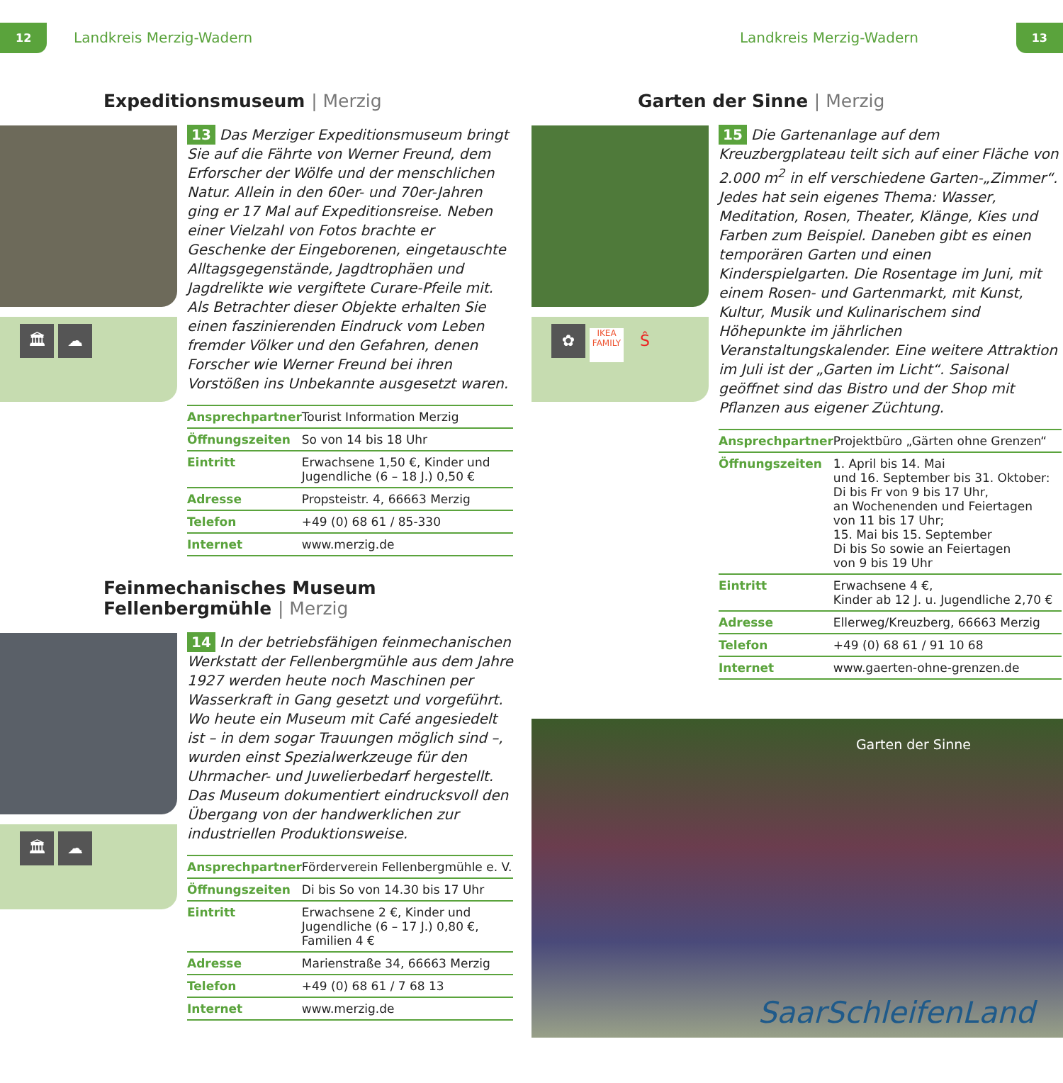12 Landkreis Merzig-Wadern Landkreis Merzig-Wadern 13
Expeditionsmuseum | Merzig
🏛 ☁
13 Das Merziger Expeditionsmuseum bringt Sie auf die Fährte von Werner Freund, dem Erforscher der Wölfe und der menschlichen Natur. Allein in den 60er- und 70er-Jahren ging er 17 Mal auf Expeditionsreise. Neben einer Vielzahl von Fotos brachte er Geschenke der Eingeborenen, eingetauschte Alltagsgegenstände, Jagdtrophäen und Jagdrelikte wie vergiftete Curare-Pfeile mit. Als Betrachter dieser Objekte erhalten Sie einen faszinierenden Eindruck vom Leben fremder Völker und den Gefahren, denen Forscher wie Werner Freund bei ihren Vorstößen ins Unbekannte ausgesetzt waren.
| Ansprechpartner | Tourist Information Merzig |
| Öffnungszeiten | So von 14 bis 18 Uhr |
| Eintritt | Erwachsene 1,50 €, Kinder und Jugendliche (6 – 18 J.) 0,50 € |
| Adresse | Propsteistr. 4, 66663 Merzig |
| Telefon | +49 (0) 68 61 / 85-330 |
| Internet | www.merzig.de |
Feinmechanisches Museum Fellenbergmühle | Merzig
🏛 ☁
14 In der betriebsfähigen feinmechanischen Werkstatt der Fellenbergmühle aus dem Jahre 1927 werden heute noch Maschinen per Wasserkraft in Gang gesetzt und vorgeführt. Wo heute ein Museum mit Café angesiedelt ist – in dem sogar Trauungen möglich sind –, wurden einst Spezialwerkzeuge für den Uhrmacher- und Juwelierbedarf hergestellt. Das Museum dokumentiert eindrucksvoll den Übergang von der handwerklichen zur industriellen Produktionsweise.
| Ansprechpartner | Förderverein Fellenbergmühle e. V. |
| Öffnungszeiten | Di bis So von 14.30 bis 17 Uhr |
| Eintritt | Erwachsene 2 €, Kinder und Jugendliche (6 – 17 J.) 0,80 €, Familien 4 € |
| Adresse | Marienstraße 34, 66663 Merzig |
| Telefon | +49 (0) 68 61 / 7 68 13 |
| Internet | www.merzig.de |
Garten der Sinne | Merzig
✿ IKEA FAMILY Ŝ
15 Die Gartenanlage auf dem Kreuzbergplateau teilt sich auf einer Fläche von 2.000 m<sup>2</sup> in elf verschiedene Garten-„Zimmer“. Jedes hat sein eigenes Thema: Wasser, Meditation, Rosen, Theater, Klänge, Kies und Farben zum Beispiel. Daneben gibt es einen temporären Garten und einen Kinderspielgarten. Die Rosentage im Juni, mit einem Rosen- und Gartenmarkt, mit Kunst, Kultur, Musik und Kulinarischem sind Höhepunkte im jährlichen Veranstaltungskalender. Eine weitere Attraktion im Juli ist der „Garten im Licht“. Saisonal geöffnet sind das Bistro und der Shop mit Pflanzen aus eigener Züchtung.
| Ansprechpartner | Projektbüro „Gärten ohne Grenzen“ |
| Öffnungszeiten | 1. April bis 14. Mai und 16. September bis 31. Oktober: Di bis Fr von 9 bis 17 Uhr, an Wochenenden und Feiertagen von 11 bis 17 Uhr; 15. Mai bis 15. September Di bis So sowie an Feiertagen von 9 bis 19 Uhr |
| Eintritt | Erwachsene 4 €, Kinder ab 12 J. u. Jugendliche 2,70 € |
| Adresse | Ellerweg/Kreuzberg, 66663 Merzig |
| Telefon | +49 (0) 68 61 / 91 10 68 |
| Internet | www.gaerten-ohne-grenzen.de |
Garten der Sinne
SaarSchleifenLand